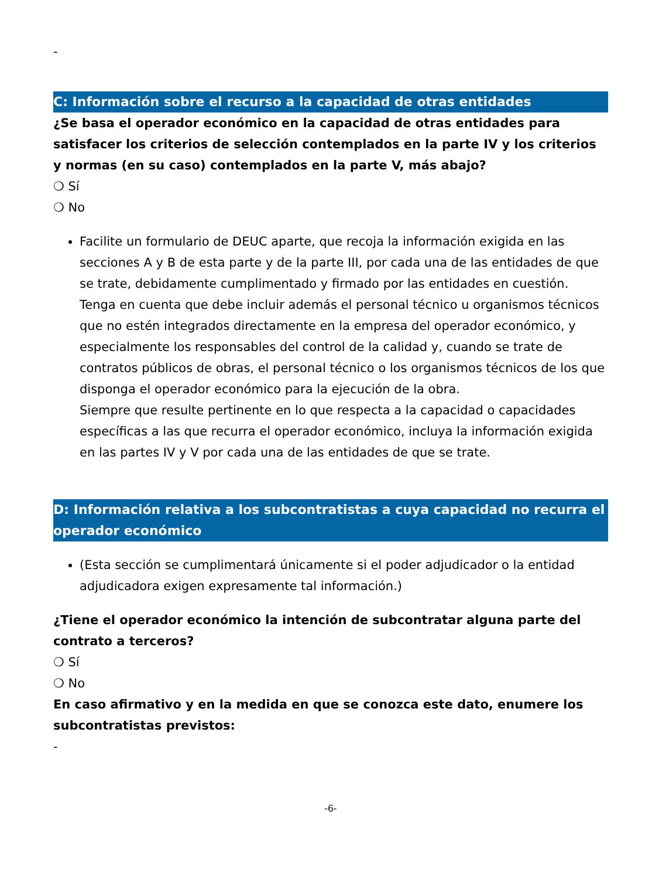-
C: Información sobre el recurso a la capacidad de otras entidades
¿Se basa el operador económico en la capacidad de otras entidades para satisfacer los criterios de selección contemplados en la parte IV y los criterios y normas (en su caso) contemplados en la parte V, más abajo?
❍ Sí
❍ No
Facilite un formulario de DEUC aparte, que recoja la información exigida en las secciones A y B de esta parte y de la parte III, por cada una de las entidades de que se trate, debidamente cumplimentado y firmado por las entidades en cuestión.
Tenga en cuenta que debe incluir además el personal técnico u organismos técnicos que no estén integrados directamente en la empresa del operador económico, y especialmente los responsables del control de la calidad y, cuando se trate de contratos públicos de obras, el personal técnico o los organismos técnicos de los que disponga el operador económico para la ejecución de la obra.
Siempre que resulte pertinente en lo que respecta a la capacidad o capacidades específicas a las que recurra el operador económico, incluya la información exigida en las partes IV y V por cada una de las entidades de que se trate.
D: Información relativa a los subcontratistas a cuya capacidad no recurra el operador económico
(Esta sección se cumplimentará únicamente si el poder adjudicador o la entidad adjudicadora exigen expresamente tal información.)
¿Tiene el operador económico la intención de subcontratar alguna parte del contrato a terceros?
❍ Sí
❍ No
En caso afirmativo y en la medida en que se conozca este dato, enumere los subcontratistas previstos:
-
-6-